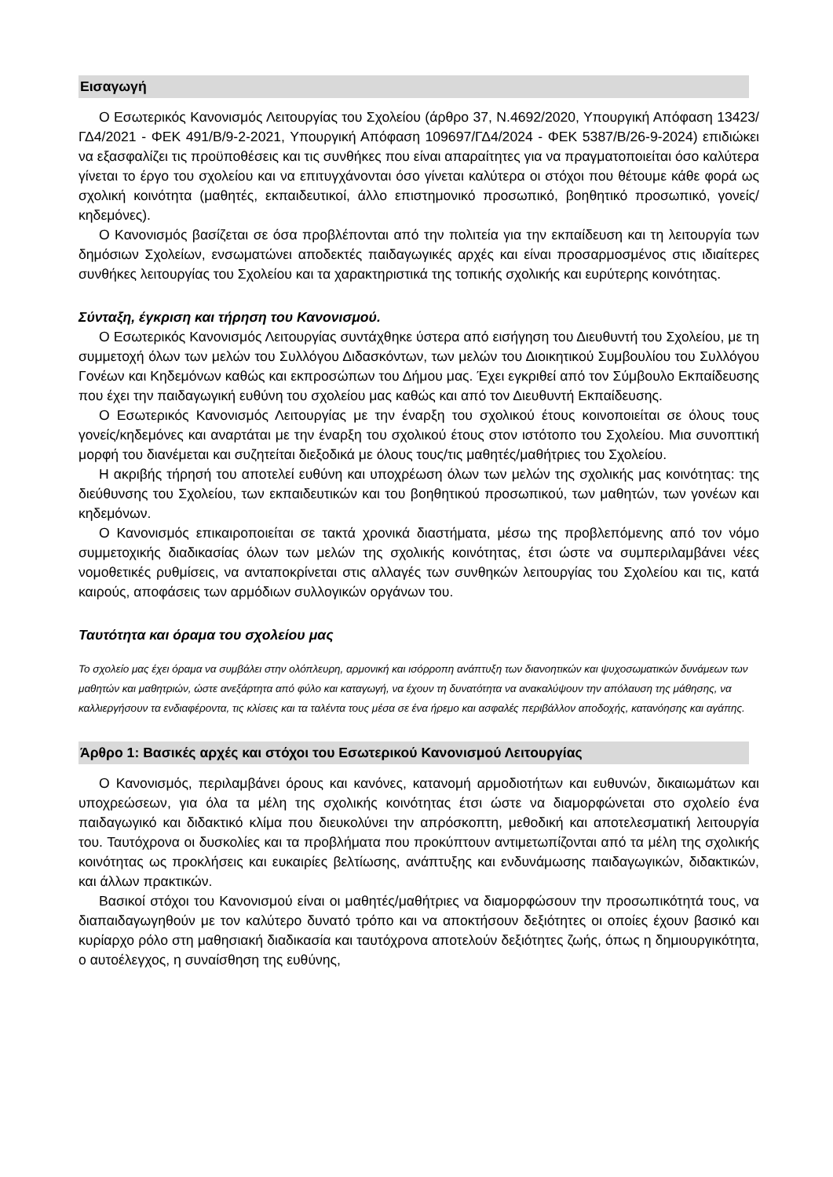Εισαγωγή
Ο Εσωτερικός Κανονισμός Λειτουργίας του Σχολείου (άρθρο 37, Ν.4692/2020, Υπουργική Απόφαση 13423/ΓΔ4/2021 - ΦΕΚ 491/Β/9-2-2021, Υπουργική Απόφαση 109697/ΓΔ4/2024 - ΦΕΚ 5387/Β/26-9-2024) επιδιώκει να εξασφαλίζει τις προϋποθέσεις και τις συνθήκες που είναι απαραίτητες για να πραγματοποιείται όσο καλύτερα γίνεται το έργο του σχολείου και να επιτυγχάνονται όσο γίνεται καλύτερα οι στόχοι που θέτουμε κάθε φορά ως σχολική κοινότητα (μαθητές, εκπαιδευτικοί, άλλο επιστημονικό προσωπικό, βοηθητικό προσωπικό, γονείς/κηδεμόνες).
Ο Κανονισμός βασίζεται σε όσα προβλέπονται από την πολιτεία για την εκπαίδευση και τη λειτουργία των δημόσιων Σχολείων, ενσωματώνει αποδεκτές παιδαγωγικές αρχές και είναι προσαρμοσμένος στις ιδιαίτερες συνθήκες λειτουργίας του Σχολείου και τα χαρακτηριστικά της τοπικής σχολικής και ευρύτερης κοινότητας.
Σύνταξη, έγκριση και τήρηση του Κανονισμού.
Ο Εσωτερικός Κανονισμός Λειτουργίας συντάχθηκε ύστερα από εισήγηση του Διευθυντή του Σχολείου, με τη συμμετοχή όλων των μελών του Συλλόγου Διδασκόντων, των μελών του Διοικητικού Συμβουλίου του Συλλόγου Γονέων και Κηδεμόνων καθώς και εκπροσώπων του Δήμου μας. Έχει εγκριθεί από τον Σύμβουλο Εκπαίδευσης που έχει την παιδαγωγική ευθύνη του σχολείου μας καθώς και από τον Διευθυντή Εκπαίδευσης.
Ο Εσωτερικός Κανονισμός Λειτουργίας με την έναρξη του σχολικού έτους κοινοποιείται σε όλους τους γονείς/κηδεμόνες και αναρτάται με την έναρξη του σχολικού έτους στον ιστότοπο του Σχολείου. Μια συνοπτική μορφή του διανέμεται και συζητείται διεξοδικά με όλους τους/τις μαθητές/μαθήτριες του Σχολείου.
Η ακριβής τήρησή του αποτελεί ευθύνη και υποχρέωση όλων των μελών της σχολικής μας κοινότητας: της διεύθυνσης του Σχολείου, των εκπαιδευτικών και του βοηθητικού προσωπικού, των μαθητών, των γονέων και κηδεμόνων.
Ο Κανονισμός επικαιροποιείται σε τακτά χρονικά διαστήματα, μέσω της προβλεπόμενης από τον νόμο συμμετοχικής διαδικασίας όλων των μελών της σχολικής κοινότητας, έτσι ώστε να συμπεριλαμβάνει νέες νομοθετικές ρυθμίσεις, να ανταποκρίνεται στις αλλαγές των συνθηκών λειτουργίας του Σχολείου και τις, κατά καιρούς, αποφάσεις των αρμόδιων συλλογικών οργάνων του.
Ταυτότητα και όραμα του σχολείου μας
Το σχολείο μας έχει όραμα να συμβάλει στην ολόπλευρη, αρμονική και ισόρροπη ανάπτυξη των διανοητικών και ψυχοσωματικών δυνάμεων των μαθητών και μαθητριών, ώστε ανεξάρτητα από φύλο και καταγωγή, να έχουν τη δυνατότητα να ανακαλύψουν την απόλαυση της μάθησης, να καλλιεργήσουν τα ενδιαφέροντα, τις κλίσεις και τα ταλέντα τους μέσα σε ένα ήρεμο και ασφαλές περιβάλλον αποδοχής, κατανόησης και αγάπης.
Άρθρο 1: Βασικές αρχές και στόχοι του Εσωτερικού Κανονισμού Λειτουργίας
Ο Κανονισμός, περιλαμβάνει όρους και κανόνες, κατανομή αρμοδιοτήτων και ευθυνών, δικαιωμάτων και υποχρεώσεων, για όλα τα μέλη της σχολικής κοινότητας έτσι ώστε να διαμορφώνεται στο σχολείο ένα παιδαγωγικό και διδακτικό κλίμα που διευκολύνει την απρόσκοπτη, μεθοδική και αποτελεσματική λειτουργία του. Ταυτόχρονα οι δυσκολίες και τα προβλήματα που προκύπτουν αντιμετωπίζονται από τα μέλη της σχολικής κοινότητας ως προκλήσεις και ευκαιρίες βελτίωσης, ανάπτυξης και ενδυνάμωσης παιδαγωγικών, διδακτικών, και άλλων πρακτικών.
Βασικοί στόχοι του Κανονισμού είναι οι μαθητές/μαθήτριες να διαμορφώσουν την προσωπικότητά τους, να διαπαιδαγωγηθούν με τον καλύτερο δυνατό τρόπο και να αποκτήσουν δεξιότητες οι οποίες έχουν βασικό και κυρίαρχο ρόλο στη μαθησιακή διαδικασία και ταυτόχρονα αποτελούν δεξιότητες ζωής, όπως η δημιουργικότητα, ο αυτοέλεγχος, η συναίσθηση της ευθύνης,